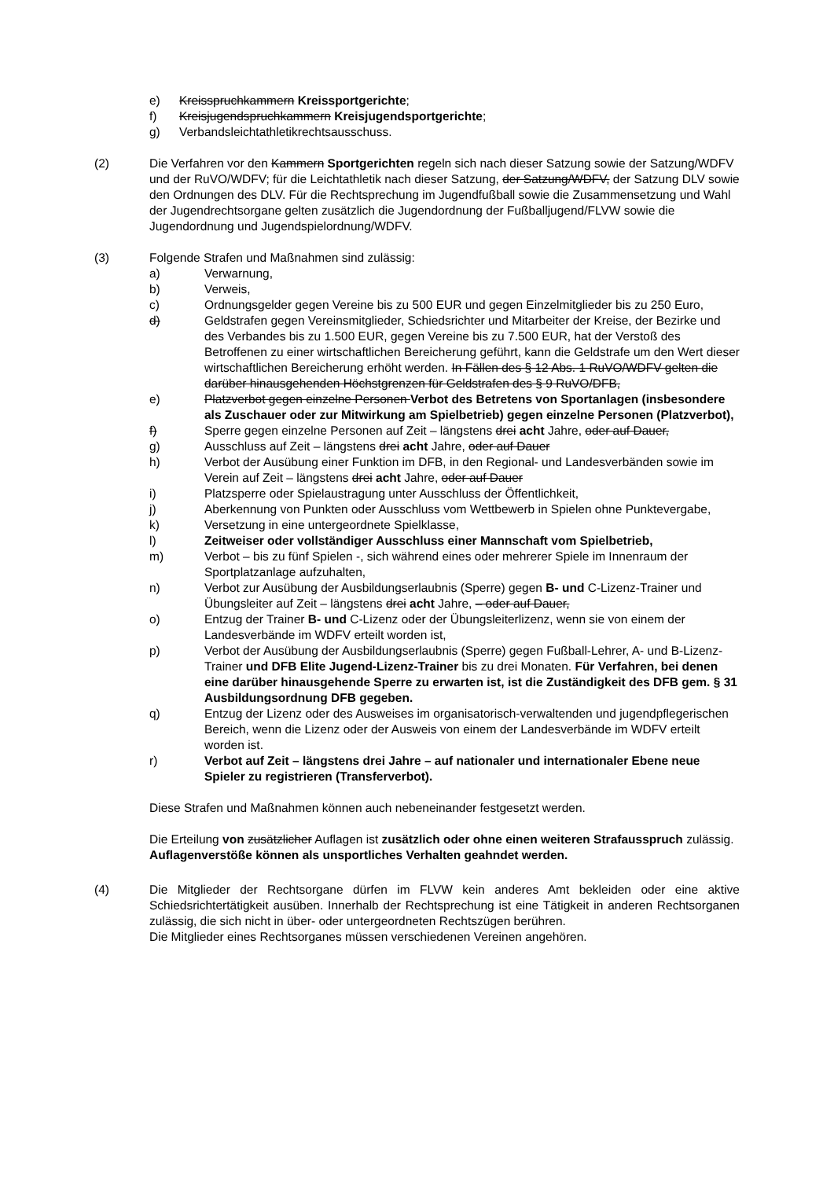e) Kreisspruchkammern Kreissportgerichte;
f) Kreisjugendspruchkammern Kreisjugendsportgerichte;
g) Verbandsleichtathletikrechtsausschuss.
(2) Die Verfahren vor den Kammern Sportgerichten regeln sich nach dieser Satzung sowie der Satzung/WDFV und der RuVO/WDFV; für die Leichtathletik nach dieser Satzung, der Satzung/WDFV, der Satzung DLV sowie den Ordnungen des DLV. Für die Rechtsprechung im Jugendfußball sowie die Zusammensetzung und Wahl der Jugendrechtsorgane gelten zusätzlich die Jugendordnung der Fußballjugend/FLVW sowie die Jugendordnung und Jugendspielordnung/WDFV.
(3) Folgende Strafen und Maßnahmen sind zulässig:
a) Verwarnung,
b) Verweis,
c) Ordnungsgelder gegen Vereine bis zu 500 EUR und gegen Einzelmitglieder bis zu 250 Euro,
d) Geldstrafen gegen Vereinsmitglieder, Schiedsrichter und Mitarbeiter der Kreise, der Bezirke und des Verbandes bis zu 1.500 EUR, gegen Vereine bis zu 7.500 EUR, hat der Verstoß des Betroffenen zu einer wirtschaftlichen Bereicherung geführt, kann die Geldstrafe um den Wert dieser wirtschaftlichen Bereicherung erhöht werden. In Fällen des § 12 Abs. 1 RuVO/WDFV gelten die darüber hinausgehenden Höchstgrenzen für Geldstrafen des § 9 RuVO/DFB,
e) Platzverbot gegen einzelne Personen Verbot des Betretens von Sportanlagen (insbesondere als Zuschauer oder zur Mitwirkung am Spielbetrieb) gegen einzelne Personen (Platzverbot),
f) Sperre gegen einzelne Personen auf Zeit – längstens drei acht Jahre, oder auf Dauer,
g) Ausschluss auf Zeit – längstens drei acht Jahre, oder auf Dauer
h) Verbot der Ausübung einer Funktion im DFB, in den Regional- und Landesverbänden sowie im Verein auf Zeit – längstens drei acht Jahre, oder auf Dauer
i) Platzsperre oder Spielaustragung unter Ausschluss der Öffentlichkeit,
j) Aberkennung von Punkten oder Ausschluss vom Wettbewerb in Spielen ohne Punktevergabe,
k) Versetzung in eine untergeordnete Spielklasse,
l) Zeitweiser oder vollständiger Ausschluss einer Mannschaft vom Spielbetrieb,
m) Verbot – bis zu fünf Spielen -, sich während eines oder mehrerer Spiele im Innenraum der Sportplatzanlage aufzuhalten,
n) Verbot zur Ausübung der Ausbildungserlaubnis (Sperre) gegen B- und C-Lizenz-Trainer und Übungsleiter auf Zeit – längstens drei acht Jahre, – oder auf Dauer,
o) Entzug der Trainer B- und C-Lizenz oder der Übungsleiterlizenz, wenn sie von einem der Landesverbände im WDFV erteilt worden ist,
p) Verbot der Ausübung der Ausbildungserlaubnis (Sperre) gegen Fußball-Lehrer, A- und B-Lizenz-Trainer und DFB Elite Jugend-Lizenz-Trainer bis zu drei Monaten. Für Verfahren, bei denen eine darüber hinausgehende Sperre zu erwarten ist, ist die Zuständigkeit des DFB gem. § 31 Ausbildungsordnung DFB gegeben.
q) Entzug der Lizenz oder des Ausweises im organisatorisch-verwaltenden und jugendpflegerischen Bereich, wenn die Lizenz oder der Ausweis von einem der Landesverbände im WDFV erteilt worden ist.
r) Verbot auf Zeit – längstens drei Jahre – auf nationaler und internationaler Ebene neue Spieler zu registrieren (Transferverbot).
Diese Strafen und Maßnahmen können auch nebeneinander festgesetzt werden.
Die Erteilung von zusätzlicher Auflagen ist zusätzlich oder ohne einen weiteren Strafausspruch zulässig. Auflagenverstöße können als unsportliches Verhalten geahndet werden.
(4) Die Mitglieder der Rechtsorgane dürfen im FLVW kein anderes Amt bekleiden oder eine aktive Schiedsrichtertätigkeit ausüben. Innerhalb der Rechtsprechung ist eine Tätigkeit in anderen Rechtsorganen zulässig, die sich nicht in über- oder untergeordneten Rechtszügen berühren.
Die Mitglieder eines Rechtsorganes müssen verschiedenen Vereinen angehören.